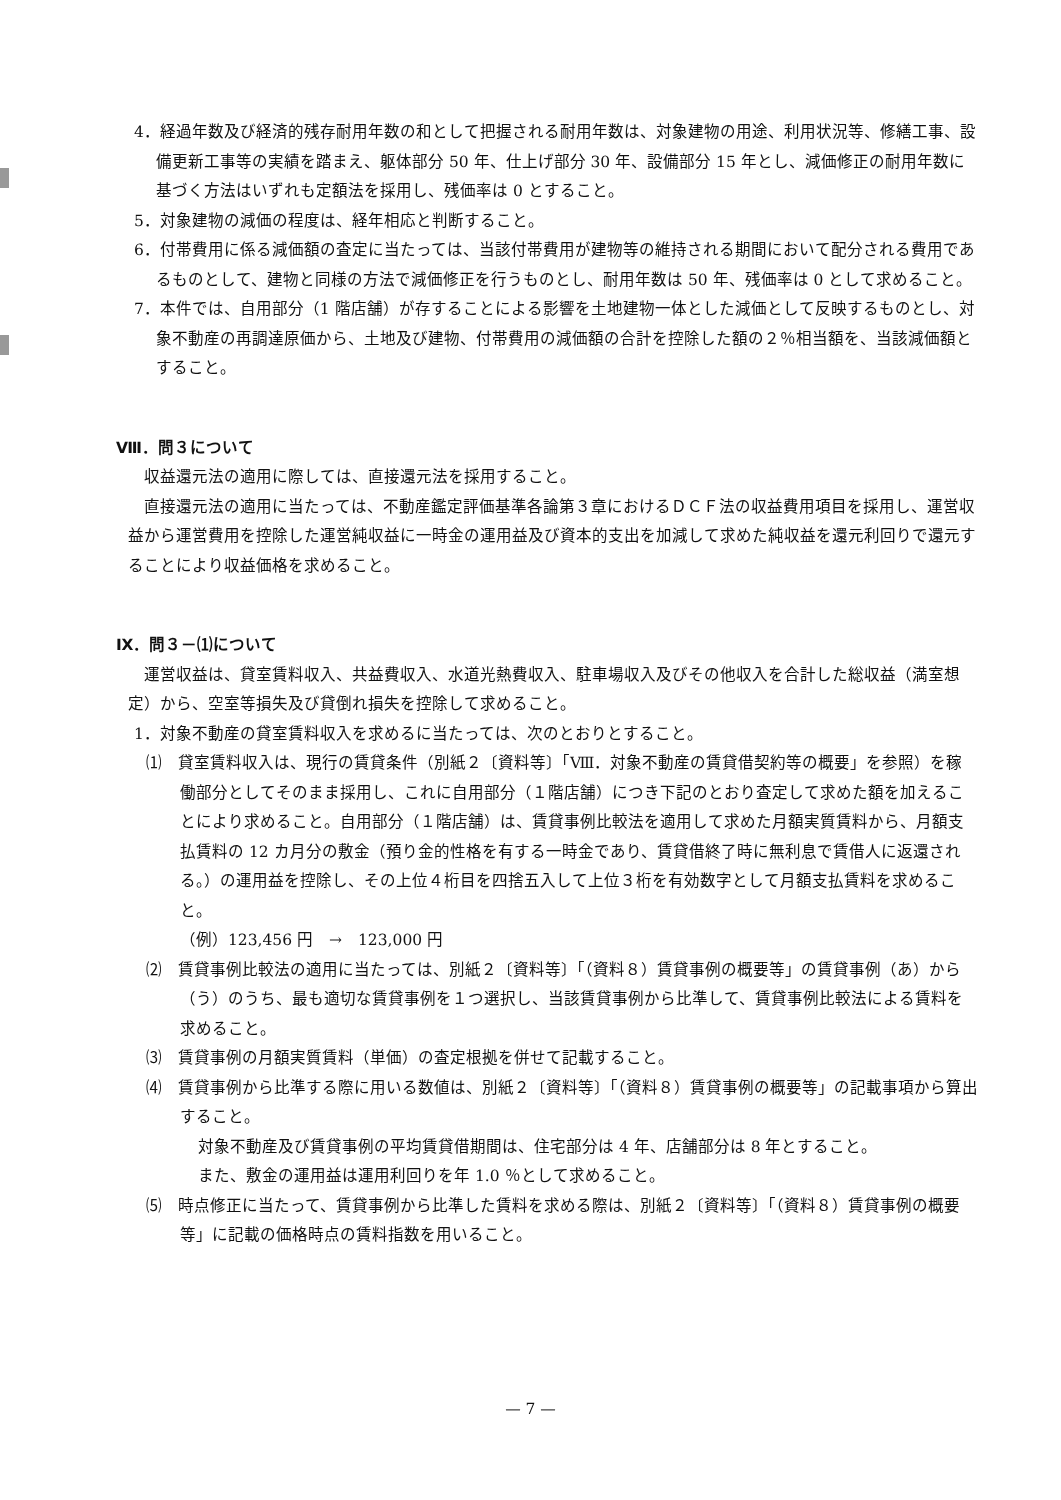4．経過年数及び経済的残存耐用年数の和として把握される耐用年数は、対象建物の用途、利用状況等、修繕工事、設備更新工事等の実績を踏まえ、躯体部分 50 年、仕上げ部分 30 年、設備部分 15 年とし、減価修正の耐用年数に基づく方法はいずれも定額法を採用し、残価率は 0 とすること。
5．対象建物の減価の程度は、経年相応と判断すること。
6．付帯費用に係る減価額の査定に当たっては、当該付帯費用が建物等の維持される期間において配分される費用であるものとして、建物と同様の方法で減価修正を行うものとし、耐用年数は 50 年、残価率は 0 として求めること。
7．本件では、自用部分（1 階店舗）が存することによる影響を土地建物一体とした減価として反映するものとし、対象不動産の再調達原価から、土地及び建物、付帯費用の減価額の合計を控除した額の２％相当額を、当該減価額とすること。
Ⅷ．問３について
収益還元法の適用に際しては、直接還元法を採用すること。
直接還元法の適用に当たっては、不動産鑑定評価基準各論第３章におけるＤＣＦ法の収益費用項目を採用し、運営収益から運営費用を控除した運営純収益に一時金の運用益及び資本的支出を加減して求めた純収益を還元利回りで還元することにより収益価格を求めること。
Ⅸ．問３－⑴について
運営収益は、貸室賃料収入、共益費収入、水道光熱費収入、駐車場収入及びその他収入を合計した総収益（満室想定）から、空室等損失及び貸倒れ損失を控除して求めること。
1．対象不動産の貸室賃料収入を求めるに当たっては、次のとおりとすること。
⑴　貸室賃料収入は、現行の賃貸条件（別紙２〔資料等〕「Ⅷ．対象不動産の賃貸借契約等の概要」を参照）を稼働部分としてそのまま採用し、これに自用部分（１階店舗）につき下記のとおり査定して求めた額を加えることにより求めること。自用部分（１階店舗）は、賃貸事例比較法を適用して求めた月額実質賃料から、月額支払賃料の 12 カ月分の敷金（預り金的性格を有する一時金であり、賃貸借終了時に無利息で賃借人に返還される。）の運用益を控除し、その上位４桁目を四捨五入して上位３桁を有効数字として月額支払賃料を求めること。
（例）123,456 円　→　123,000 円
⑵　賃貸事例比較法の適用に当たっては、別紙２〔資料等〕「（資料８）賃貸事例の概要等」の賃貸事例（あ）から（う）のうち、最も適切な賃貸事例を１つ選択し、当該賃貸事例から比準して、賃貸事例比較法による賃料を求めること。
⑶　賃貸事例の月額実質賃料（単価）の査定根拠を併せて記載すること。
⑷　賃貸事例から比準する際に用いる数値は、別紙２〔資料等〕「（資料８）賃貸事例の概要等」の記載事項から算出すること。
対象不動産及び賃貸事例の平均賃貸借期間は、住宅部分は 4 年、店舗部分は 8 年とすること。
また、敷金の運用益は運用利回りを年 1.0 ％として求めること。
⑸　時点修正に当たって、賃貸事例から比準した賃料を求める際は、別紙２〔資料等〕「（資料８）賃貸事例の概要等」に記載の価格時点の賃料指数を用いること。
— 7 —